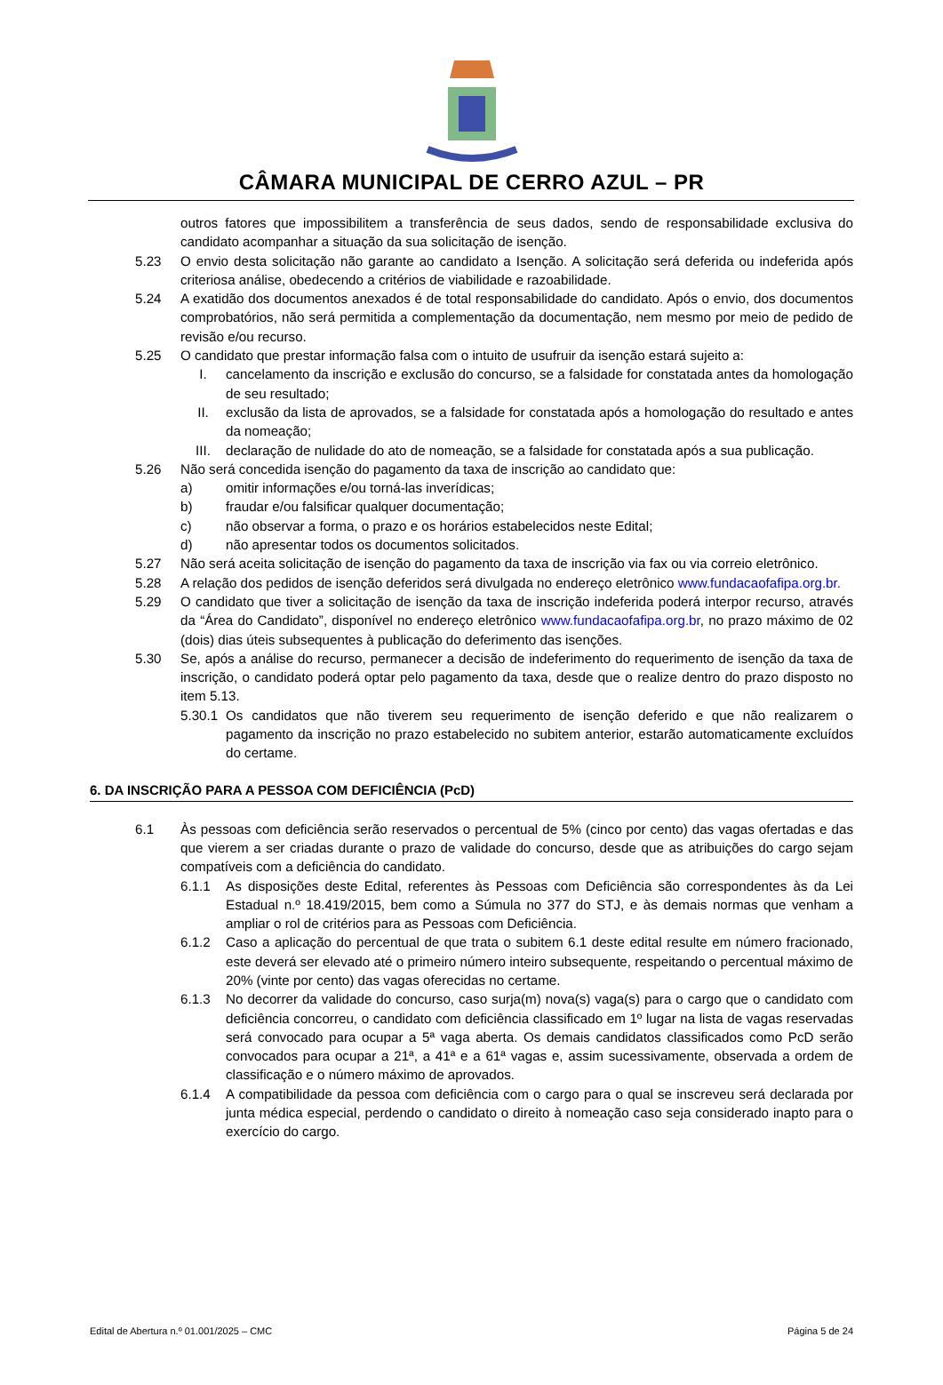CÂMARA MUNICIPAL DE CERRO AZUL – PR
outros fatores que impossibilitem a transferência de seus dados, sendo de responsabilidade exclusiva do candidato acompanhar a situação da sua solicitação de isenção.
5.23 O envio desta solicitação não garante ao candidato a Isenção. A solicitação será deferida ou indeferida após criteriosa análise, obedecendo a critérios de viabilidade e razoabilidade.
5.24 A exatidão dos documentos anexados é de total responsabilidade do candidato. Após o envio, dos documentos comprobatórios, não será permitida a complementação da documentação, nem mesmo por meio de pedido de revisão e/ou recurso.
5.25 O candidato que prestar informação falsa com o intuito de usufruir da isenção estará sujeito a:
I. cancelamento da inscrição e exclusão do concurso, se a falsidade for constatada antes da homologação de seu resultado;
II. exclusão da lista de aprovados, se a falsidade for constatada após a homologação do resultado e antes da nomeação;
III. declaração de nulidade do ato de nomeação, se a falsidade for constatada após a sua publicação.
5.26 Não será concedida isenção do pagamento da taxa de inscrição ao candidato que:
a) omitir informações e/ou torná-las inverídicas;
b) fraudar e/ou falsificar qualquer documentação;
c) não observar a forma, o prazo e os horários estabelecidos neste Edital;
d) não apresentar todos os documentos solicitados.
5.27 Não será aceita solicitação de isenção do pagamento da taxa de inscrição via fax ou via correio eletrônico.
5.28 A relação dos pedidos de isenção deferidos será divulgada no endereço eletrônico www.fundacaofafipa.org.br.
5.29 O candidato que tiver a solicitação de isenção da taxa de inscrição indeferida poderá interpor recurso, através da “Área do Candidato”, disponível no endereço eletrônico www.fundacaofafipa.org.br, no prazo máximo de 02 (dois) dias úteis subsequentes à publicação do deferimento das isenções.
5.30 Se, após a análise do recurso, permanecer a decisão de indeferimento do requerimento de isenção da taxa de inscrição, o candidato poderá optar pelo pagamento da taxa, desde que o realize dentro do prazo disposto no item 5.13.
5.30.1 Os candidatos que não tiverem seu requerimento de isenção deferido e que não realizarem o pagamento da inscrição no prazo estabelecido no subitem anterior, estarão automaticamente excluídos do certame.
6. DA INSCRIÇÃO PARA A PESSOA COM DEFICIÊNCIA (PcD)
6.1 Às pessoas com deficiência serão reservados o percentual de 5% (cinco por cento) das vagas ofertadas e das que vierem a ser criadas durante o prazo de validade do concurso, desde que as atribuições do cargo sejam compatíveis com a deficiência do candidato.
6.1.1 As disposições deste Edital, referentes às Pessoas com Deficiência são correspondentes às da Lei Estadual n.º 18.419/2015, bem como a Súmula no 377 do STJ, e às demais normas que venham a ampliar o rol de critérios para as Pessoas com Deficiência.
6.1.2 Caso a aplicação do percentual de que trata o subitem 6.1 deste edital resulte em número fracionado, este deverá ser elevado até o primeiro número inteiro subsequente, respeitando o percentual máximo de 20% (vinte por cento) das vagas oferecidas no certame.
6.1.3 No decorrer da validade do concurso, caso surja(m) nova(s) vaga(s) para o cargo que o candidato com deficiência concorreu, o candidato com deficiência classificado em 1º lugar na lista de vagas reservadas será convocado para ocupar a 5ª vaga aberta. Os demais candidatos classificados como PcD serão convocados para ocupar a 21ª, a 41ª e a 61ª vagas e, assim sucessivamente, observada a ordem de classificação e o número máximo de aprovados.
6.1.4 A compatibilidade da pessoa com deficiência com o cargo para o qual se inscreveu será declarada por junta médica especial, perdendo o candidato o direito à nomeação caso seja considerado inapto para o exercício do cargo.
Edital de Abertura n.º 01.001/2025 – CMC Página 5 de 24